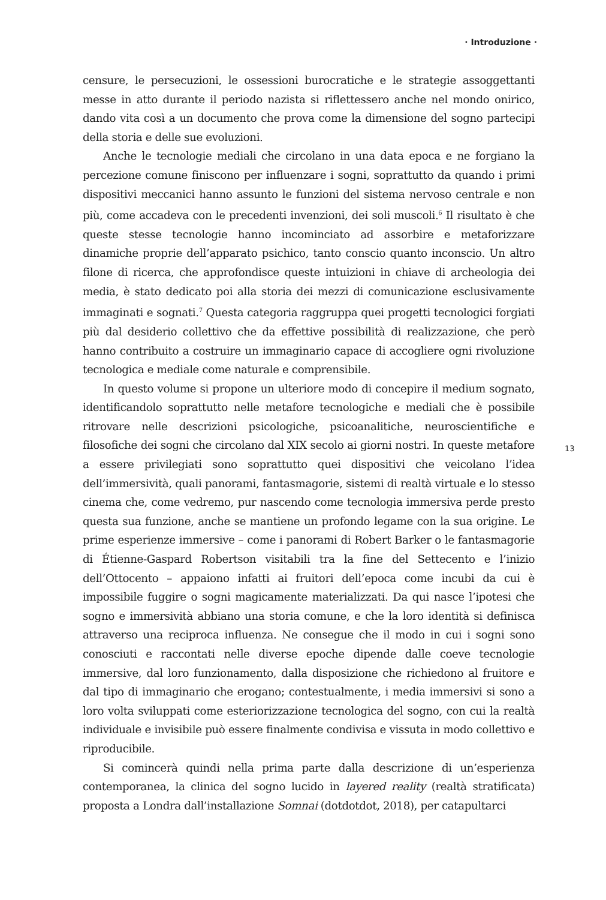· Introduzione ·
13
censure, le persecuzioni, le ossessioni burocratiche e le strategie assoggettanti messe in atto durante il periodo nazista si riflettessero anche nel mondo onirico, dando vita così a un documento che prova come la dimensione del sogno partecipi della storia e delle sue evoluzioni.
Anche le tecnologie mediali che circolano in una data epoca e ne forgiano la percezione comune finiscono per influenzare i sogni, soprattutto da quando i primi dispositivi meccanici hanno assunto le funzioni del sistema nervoso centrale e non più, come accadeva con le precedenti invenzioni, dei soli muscoli.<sup>6</sup> Il risultato è che queste stesse tecnologie hanno incominciato ad assorbire e metaforizzare dinamiche proprie dell’apparato psichico, tanto conscio quanto inconscio. Un altro filone di ricerca, che approfondisce queste intuizioni in chiave di archeologia dei media, è stato dedicato poi alla storia dei mezzi di comunicazione esclusivamente immaginati e sognati.<sup>7</sup> Questa categoria raggruppa quei progetti tecnologici forgiati più dal desiderio collettivo che da effettive possibilità di realizzazione, che però hanno contribuito a costruire un immaginario capace di accogliere ogni rivoluzione tecnologica e mediale come naturale e comprensibile.
In questo volume si propone un ulteriore modo di concepire il medium sognato, identificandolo soprattutto nelle metafore tecnologiche e mediali che è possibile ritrovare nelle descrizioni psicologiche, psicoanalitiche, neuroscientifiche e filosofiche dei sogni che circolano dal XIX secolo ai giorni nostri. In queste metafore a essere privilegiati sono soprattutto quei dispositivi che veicolano l’idea dell’immersività, quali panorami, fantasmagorie, sistemi di realtà virtuale e lo stesso cinema che, come vedremo, pur nascendo come tecnologia immersiva perde presto questa sua funzione, anche se mantiene un profondo legame con la sua origine. Le prime esperienze immersive – come i panorami di Robert Barker o le fantasmagorie di Étienne-Gaspard Robertson visitabili tra la fine del Settecento e l’inizio dell’Ottocento – appaiono infatti ai fruitori dell’epoca come incubi da cui è impossibile fuggire o sogni magicamente materializzati. Da qui nasce l’ipotesi che sogno e immersività abbiano una storia comune, e che la loro identità si definisca attraverso una reciproca influenza. Ne consegue che il modo in cui i sogni sono conosciuti e raccontati nelle diverse epoche dipende dalle coeve tecnologie immersive, dal loro funzionamento, dalla disposizione che richiedono al fruitore e dal tipo di immaginario che erogano; contestualmente, i media immersivi si sono a loro volta sviluppati come esteriorizzazione tecnologica del sogno, con cui la realtà individuale e invisibile può essere finalmente condivisa e vissuta in modo collettivo e riproducibile.
Si comincerà quindi nella prima parte dalla descrizione di un’esperienza contemporanea, la clinica del sogno lucido in layered reality (realtà stratificata) proposta a Londra dall’installazione Somnai (dotdotdot, 2018), per catapultarci